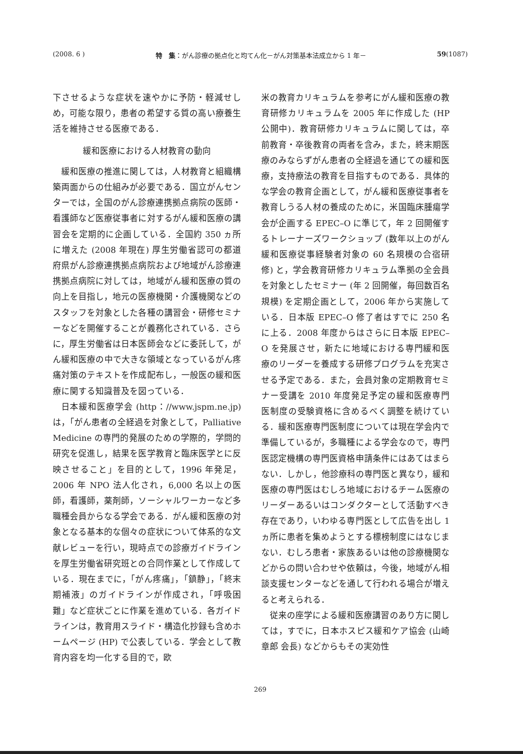(2008. 6 ) 特　集：がん診療の拠点化と均てん化－がん対策基本法成立から 1 年－ 59(1087)
下させるような症状を速やかに予防・軽減せしめ，可能な限り，患者の希望する質の高い療養生活を維持させる医療である．
緩和医療における人材教育の動向
緩和医療の推進に関しては，人材教育と組織構築両面からの仕組みが必要である．国立がんセンターでは，全国のがん診療連携拠点病院の医師・看護師など医療従事者に対するがん緩和医療の講習会を定期的に企画している．全国約 350 ヵ所に増えた (2008 年現在) 厚生労働省認可の都道府県がん診療連携拠点病院および地域がん診療連携拠点病院に対しては，地域がん緩和医療の質の向上を目指し，地元の医療機関・介護機関などのスタッフを対象とした各種の講習会・研修セミナーなどを開催することが義務化されている．さらに，厚生労働省は日本医師会などに委託して，がん緩和医療の中で大きな領域となっているがん疼痛対策のテキストを作成配布し，一般医の緩和医療に関する知識普及を図っている．
日本緩和医療学会 (http：//www.jspm.ne.jp) は，「がん患者の全経過を対象として，Palliative Medicine の専門的発展のための学際的，学問的研究を促進し，結果を医学教育と臨床医学とに反映させること」を目的として，1996 年発足，2006 年 NPO 法人化され，6,000 名以上の医師，看護師，薬剤師，ソーシャルワーカーなど多職種会員からなる学会である．がん緩和医療の対象となる基本的な個々の症状について体系的な文献レビューを行い，現時点での診療ガイドラインを厚生労働省研究班との合同作業として作成している．現在までに，「がん疼痛」，「鎮静」，「終末期補液」のガイドラインが作成され，「呼吸困難」など症状ごとに作業を進めている．各ガイドラインは，教育用スライド・構造化抄録も含めホームページ (HP) で公表している．学会として教育内容を均一化する目的で，欧
米の教育カリキュラムを参考にがん緩和医療の教育研修カリキュラムを 2005 年に作成した (HP 公開中)．教育研修カリキュラムに関しては，卒前教育・卒後教育の両者を含み，また，終末期医療のみならずがん患者の全経過を通じての緩和医療，支持療法の教育を目指すものである．具体的な学会の教育企画として，がん緩和医療従事者を教育しうる人材の養成のために，米国臨床腫瘍学会が企画する EPEC–O に準じて，年 2 回開催するトレーナーズワークショップ (数年以上のがん緩和医療従事経験者対象の 60 名規模の合宿研修) と，学会教育研修カリキュラム準拠の全会員を対象としたセミナー (年 2 回開催，毎回数百名規模) を定期企画として，2006 年から実施している．日本版 EPEC–O 修了者はすでに 250 名に上る．2008 年度からはさらに日本版 EPEC–O を発展させ，新たに地域における専門緩和医療のリーダーを養成する研修プログラムを充実させる予定である．また，会員対象の定期教育セミナー受講を 2010 年度発足予定の緩和医療専門医制度の受験資格に含めるべく調整を続けている．緩和医療専門医制度については現在学会内で準備しているが，多職種による学会なので，専門医認定機構の専門医資格申請条件にはあてはまらない．しかし，他診療科の専門医と異なり，緩和医療の専門医はむしろ地域におけるチーム医療のリーダーあるいはコンダクターとして活動すべき存在であり，いわゆる専門医として広告を出し 1 ヵ所に患者を集めようとする標榜制度にはなじまない．むしろ患者・家族あるいは他の診療機関などからの問い合わせや依頼は，今後，地域がん相談支援センターなどを通して行われる場合が増えると考えられる．
従来の座学による緩和医療講習のあり方に関しては，すでに，日本ホスピス緩和ケア協会 (山崎章郎 会長) などからもその実効性
269